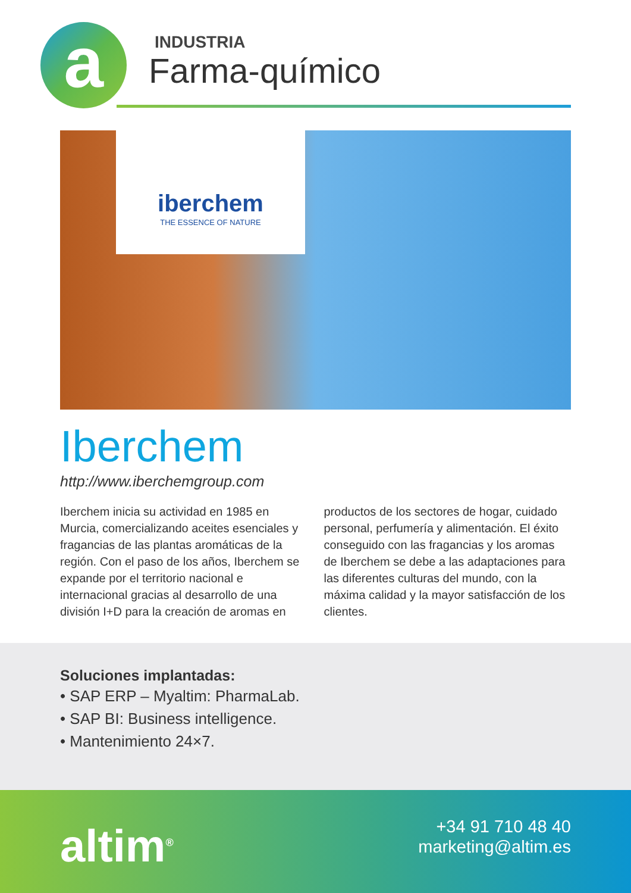a
INDUSTRIA
Farma-químico
iberchem
THE ESSENCE OF NATURE
Iberchem
http://www.iberchemgroup.com
Iberchem inicia su actividad en 1985 en Murcia, comercializando aceites esenciales y fragancias de las plantas aromáticas de la región. Con el paso de los años, Iberchem se expande por el territorio nacional e internacional gracias al desarrollo de una división I+D para la creación de aromas en productos de los sectores de hogar, cuidado personal, perfumería y alimentación. El éxito conseguido con las fragancias y los aromas de Iberchem se debe a las adaptaciones para las diferentes culturas del mundo, con la máxima calidad y la mayor satisfacción de los clientes.
Soluciones implantadas:
• SAP ERP – Myaltim: PharmaLab.
• SAP BI: Business intelligence.
• Mantenimiento 24×7.
altim<sup>®</sup>
+34 91 710 48 40
marketing@altim.es